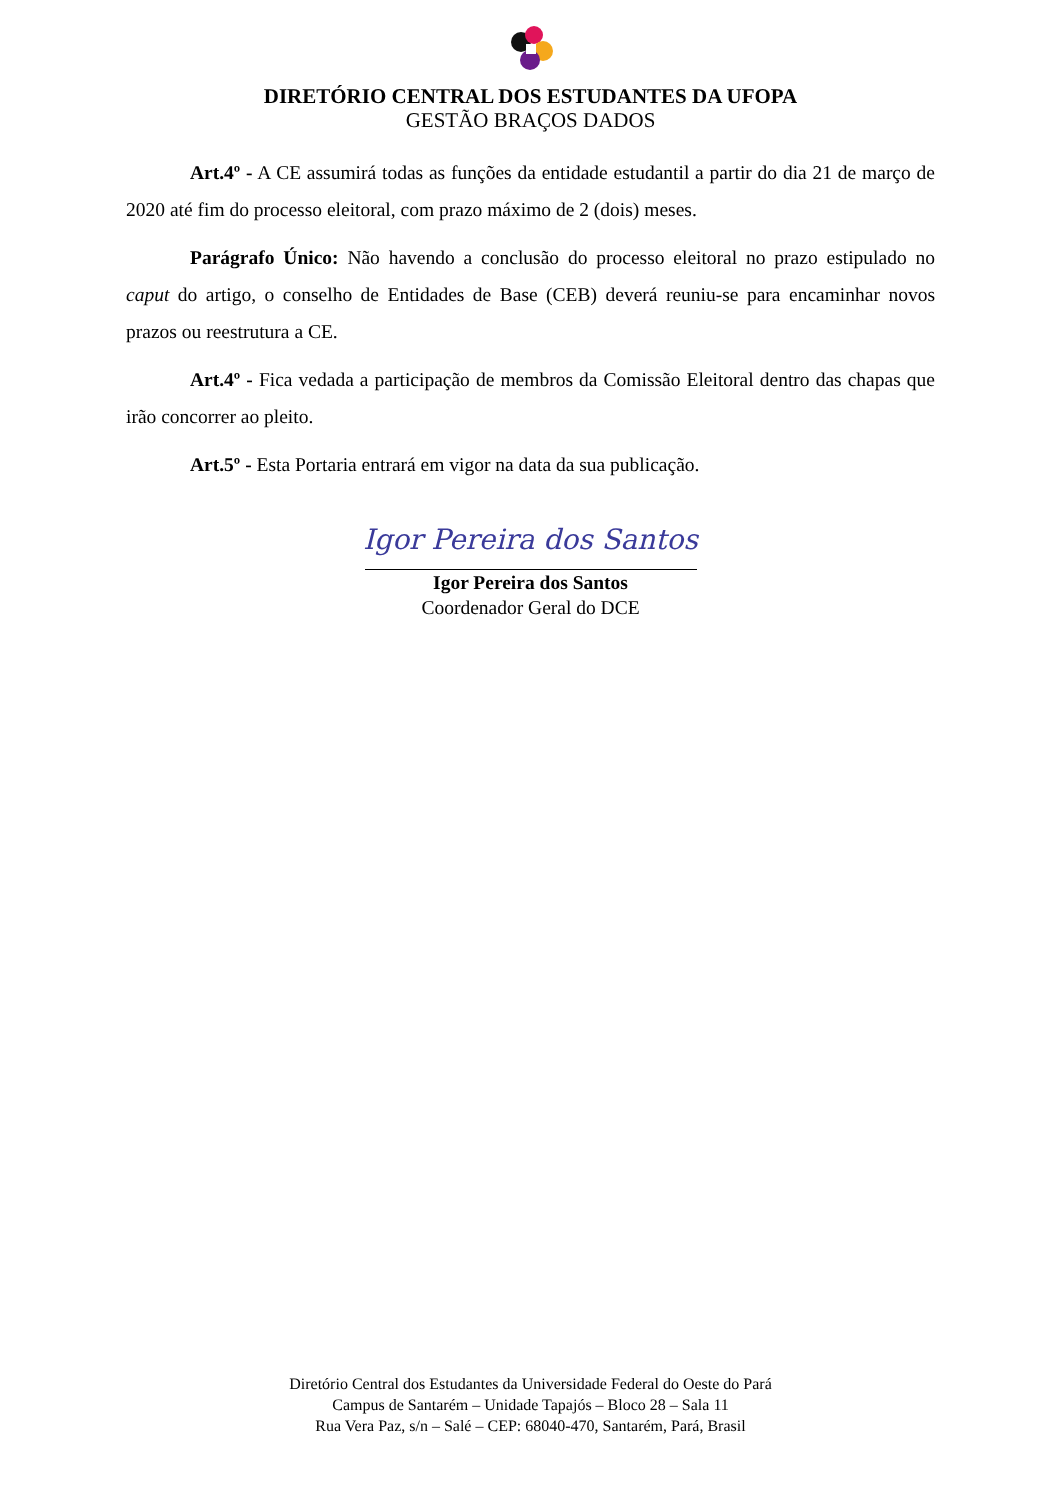DIRETÓRIO CENTRAL DOS ESTUDANTES DA UFOPA
GESTÃO BRAÇOS DADOS
Art.4º - A CE assumirá todas as funções da entidade estudantil a partir do dia 21 de março de 2020 até fim do processo eleitoral, com prazo máximo de 2 (dois) meses.
Parágrafo Único: Não havendo a conclusão do processo eleitoral no prazo estipulado no caput do artigo, o conselho de Entidades de Base (CEB) deverá reuniu-se para encaminhar novos prazos ou reestrutura a CE.
Art.4º - Fica vedada a participação de membros da Comissão Eleitoral dentro das chapas que irão concorrer ao pleito.
Art.5º - Esta Portaria entrará em vigor na data da sua publicação.
Igor Pereira dos Santos
Igor Pereira dos Santos
Coordenador Geral do DCE
Diretório Central dos Estudantes da Universidade Federal do Oeste do Pará
Campus de Santarém – Unidade Tapajós – Bloco 28 – Sala 11
Rua Vera Paz, s/n – Salé – CEP: 68040-470, Santarém, Pará, Brasil